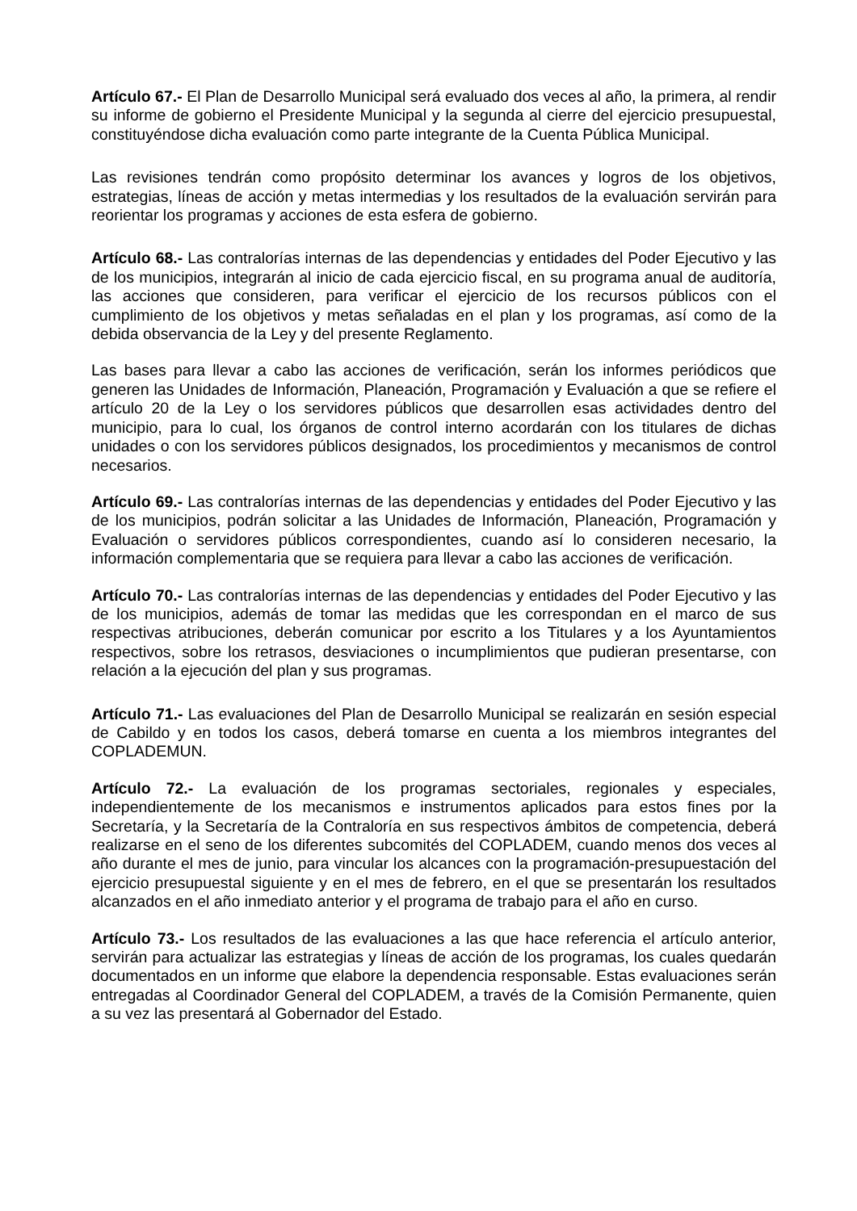Artículo 67.- El Plan de Desarrollo Municipal será evaluado dos veces al año, la primera, al rendir su informe de gobierno el Presidente Municipal y la segunda al cierre del ejercicio presupuestal, constituyéndose dicha evaluación como parte integrante de la Cuenta Pública Municipal.
Las revisiones tendrán como propósito determinar los avances y logros de los objetivos, estrategias, líneas de acción y metas intermedias y los resultados de la evaluación servirán para reorientar los programas y acciones de esta esfera de gobierno.
Artículo 68.- Las contralorías internas de las dependencias y entidades del Poder Ejecutivo y las de los municipios, integrarán al inicio de cada ejercicio fiscal, en su programa anual de auditoría, las acciones que consideren, para verificar el ejercicio de los recursos públicos con el cumplimiento de los objetivos y metas señaladas en el plan y los programas, así como de la debida observancia de la Ley y del presente Reglamento.
Las bases para llevar a cabo las acciones de verificación, serán los informes periódicos que generen las Unidades de Información, Planeación, Programación y Evaluación a que se refiere el artículo 20 de la Ley o los servidores públicos que desarrollen esas actividades dentro del municipio, para lo cual, los órganos de control interno acordarán con los titulares de dichas unidades o con los servidores públicos designados, los procedimientos y mecanismos de control necesarios.
Artículo 69.- Las contralorías internas de las dependencias y entidades del Poder Ejecutivo y las de los municipios, podrán solicitar a las Unidades de Información, Planeación, Programación y Evaluación o servidores públicos correspondientes, cuando así lo consideren necesario, la información complementaria que se requiera para llevar a cabo las acciones de verificación.
Artículo 70.- Las contralorías internas de las dependencias y entidades del Poder Ejecutivo y las de los municipios, además de tomar las medidas que les correspondan en el marco de sus respectivas atribuciones, deberán comunicar por escrito a los Titulares y a los Ayuntamientos respectivos, sobre los retrasos, desviaciones o incumplimientos que pudieran presentarse, con relación a la ejecución del plan y sus programas.
Artículo 71.- Las evaluaciones del Plan de Desarrollo Municipal se realizarán en sesión especial de Cabildo y en todos los casos, deberá tomarse en cuenta a los miembros integrantes del COPLADEMUN.
Artículo 72.- La evaluación de los programas sectoriales, regionales y especiales, independientemente de los mecanismos e instrumentos aplicados para estos fines por la Secretaría, y la Secretaría de la Contraloría en sus respectivos ámbitos de competencia, deberá realizarse en el seno de los diferentes subcomités del COPLADEM, cuando menos dos veces al año durante el mes de junio, para vincular los alcances con la programación-presupuestación del ejercicio presupuestal siguiente y en el mes de febrero, en el que se presentarán los resultados alcanzados en el año inmediato anterior y el programa de trabajo para el año en curso.
Artículo 73.- Los resultados de las evaluaciones a las que hace referencia el artículo anterior, servirán para actualizar las estrategias y líneas de acción de los programas, los cuales quedarán documentados en un informe que elabore la dependencia responsable. Estas evaluaciones serán entregadas al Coordinador General del COPLADEM, a través de la Comisión Permanente, quien a su vez las presentará al Gobernador del Estado.